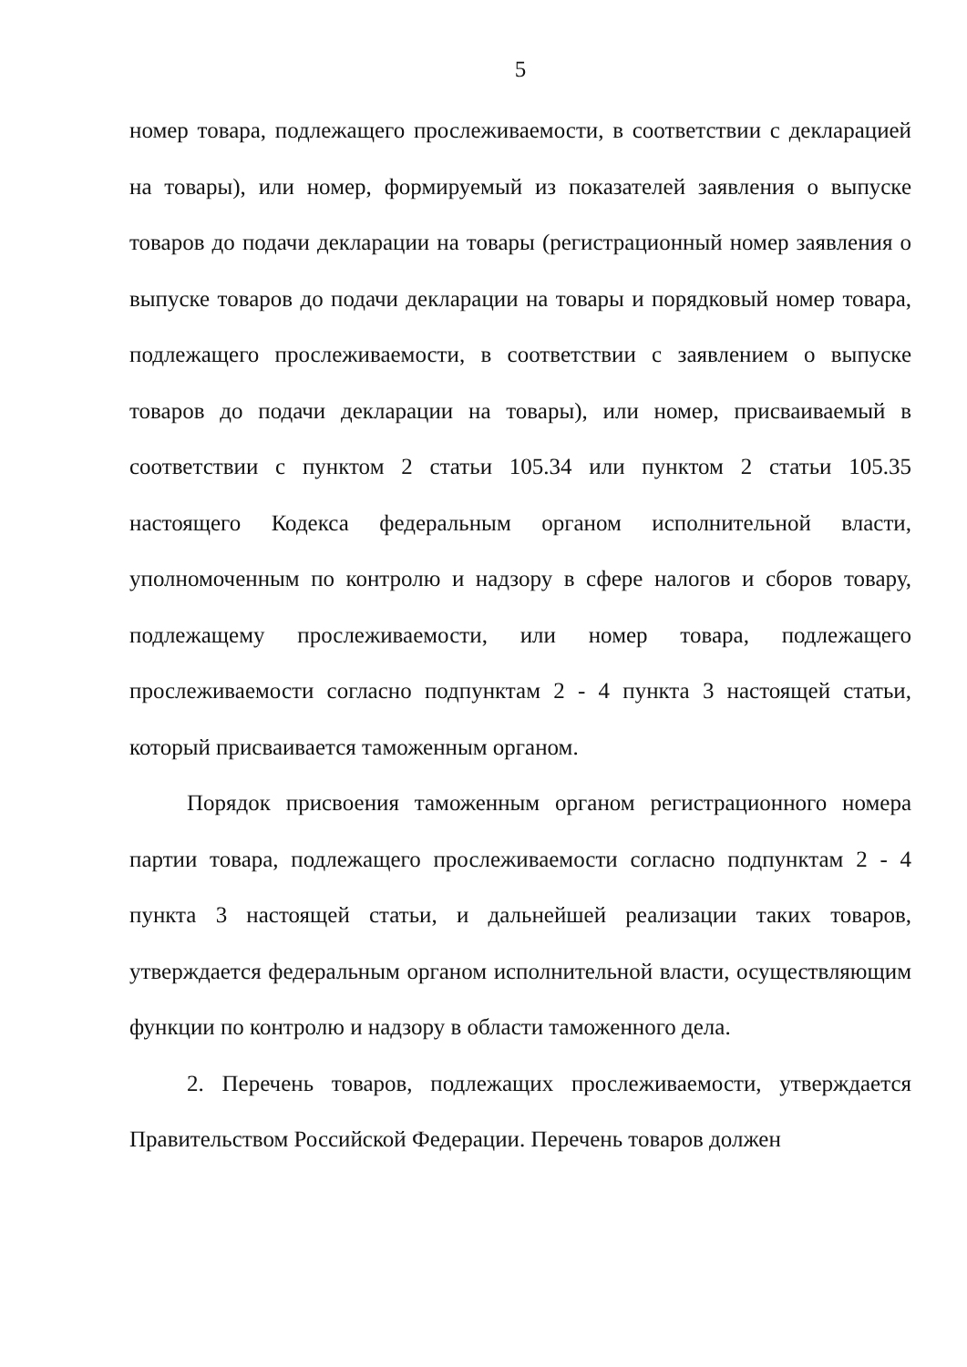5
номер товара, подлежащего прослеживаемости, в соответствии с декларацией на товары), или номер, формируемый из показателей заявления о выпуске товаров до подачи декларации на товары (регистрационный номер заявления о выпуске товаров до подачи декларации на товары и порядковый номер товара, подлежащего прослеживаемости, в соответствии с заявлением о выпуске товаров до подачи декларации на товары), или номер, присваиваемый в соответствии с пунктом 2 статьи 105.34 или пунктом 2 статьи 105.35 настоящего Кодекса федеральным органом исполнительной власти, уполномоченным по контролю и надзору в сфере налогов и сборов товару, подлежащему прослеживаемости, или номер товара, подлежащего прослеживаемости согласно подпунктам 2 - 4 пункта 3 настоящей статьи, который присваивается таможенным органом.
Порядок присвоения таможенным органом регистрационного номера партии товара, подлежащего прослеживаемости согласно подпунктам 2 - 4 пункта 3 настоящей статьи, и дальнейшей реализации таких товаров, утверждается федеральным органом исполнительной власти, осуществляющим функции по контролю и надзору в области таможенного дела.
2. Перечень товаров, подлежащих прослеживаемости, утверждается Правительством Российской Федерации. Перечень товаров должен